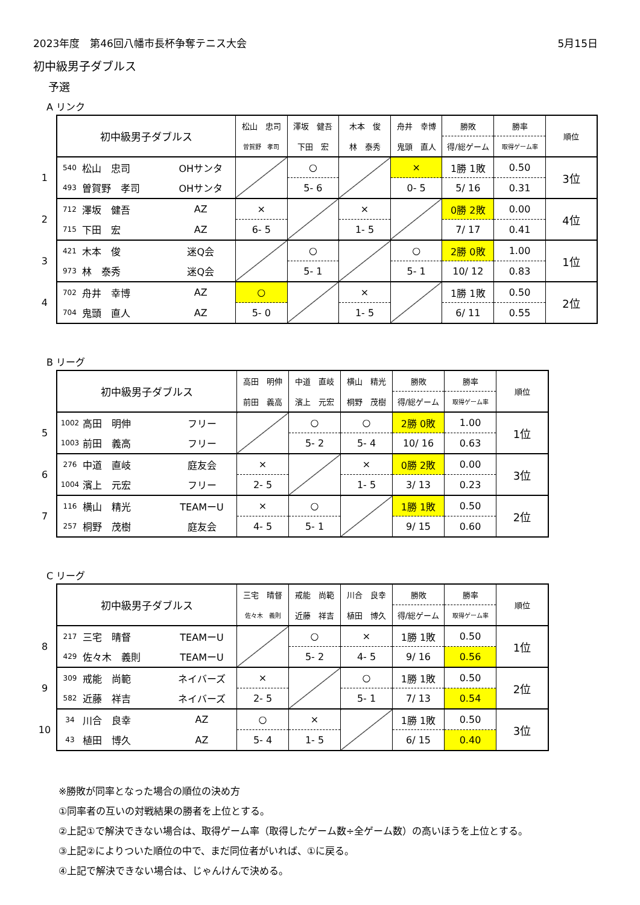2023年度　第46回八幡市長杯争奪テニス大会 5月15日
初中級男子ダブルス
予選
A リンク
| | 初中級男子ダブルス | | | 松山 忠司 | 澤坂 健吾 | 木本 俊 | 舟井 幸博 | 勝敗 | 勝率 | 順位 |
| | | | | 曽賀野 孝司 | 下田 宏 | 林 泰秀 | 鬼頭 直人 | 得/総ゲーム | 取得ゲーム率 | |
| 1 | 540 | 松山 忠司 | OHサンタ | | ○ | | × | 1勝 1敗 | 0.50 | 3位 |
| | 493 | 曽賀野 孝司 | OHサンタ | | 5- 6 | | 0- 5 | 5/ 16 | 0.31 | |
| 2 | 712 | 澤坂 健吾 | AZ | × | | × | | 0勝 2敗 | 0.00 | 4位 |
| | 715 | 下田 宏 | AZ | 6- 5 | | 1- 5 | | 7/ 17 | 0.41 | |
| 3 | 421 | 木本 俊 | 迷Q会 | | ○ | | ○ | 2勝 0敗 | 1.00 | 1位 |
| | 973 | 林 泰秀 | 迷Q会 | | 5- 1 | | 5- 1 | 10/ 12 | 0.83 | |
| 4 | 702 | 舟井 幸博 | AZ | ○ | | × | | 1勝 1敗 | 0.50 | 2位 |
| | 704 | 鬼頭 直人 | AZ | 5- 0 | | 1- 5 | | 6/ 11 | 0.55 | |
B リーグ
| | 初中級男子ダブルス | | | 高田 明伸 | 中道 直岐 | 横山 精光 | 勝敗 | 勝率 | 順位 |
| | | | | 前田 義高 | 濱上 元宏 | 桐野 茂樹 | 得/総ゲーム | 取得ゲーム率 | |
| 5 | 1002 | 高田 明伸 | フリー | | ○ | ○ | 2勝 0敗 | 1.00 | 1位 |
| | 1003 | 前田 義高 | フリー | | 5- 2 | 5- 4 | 10/ 16 | 0.63 | |
| 6 | 276 | 中道 直岐 | 庭友会 | × | | × | 0勝 2敗 | 0.00 | 3位 |
| | 1004 | 濱上 元宏 | フリー | 2- 5 | | 1- 5 | 3/ 13 | 0.23 | |
| 7 | 116 | 横山 精光 | TEAMーU | × | ○ | | 1勝 1敗 | 0.50 | 2位 |
| | 257 | 桐野 茂樹 | 庭友会 | 4- 5 | 5- 1 | | 9/ 15 | 0.60 | |
C リーグ
| | 初中級男子ダブルス | | | 三宅 晴督 | 戒能 尚範 | 川合 良幸 | 勝敗 | 勝率 | 順位 |
| | | | | 佐々木 義則 | 近藤 祥吉 | 植田 博久 | 得/総ゲーム | 取得ゲーム率 | |
| 8 | 217 | 三宅 晴督 | TEAMーU | | ○ | × | 1勝 1敗 | 0.50 | 1位 |
| | 429 | 佐々木 義則 | TEAMーU | | 5- 2 | 4- 5 | 9/ 16 | 0.56 | |
| 9 | 309 | 戒能 尚範 | ネイバーズ | × | | ○ | 1勝 1敗 | 0.50 | 2位 |
| | 582 | 近藤 祥吉 | ネイバーズ | 2- 5 | | 5- 1 | 7/ 13 | 0.54 | |
| 10 | 34 | 川合 良幸 | AZ | ○ | × | | 1勝 1敗 | 0.50 | 3位 |
| | 43 | 植田 博久 | AZ | 5- 4 | 1- 5 | | 6/ 15 | 0.40 | |
※勝敗が同率となった場合の順位の決め方
①同率者の互いの対戦結果の勝者を上位とする。
②上記①で解決できない場合は、取得ゲーム率（取得したゲーム数÷全ゲーム数）の高いほうを上位とする。
③上記②によりついた順位の中で、まだ同位者がいれば、①に戻る。
④上記で解決できない場合は、じゃんけんで決める。